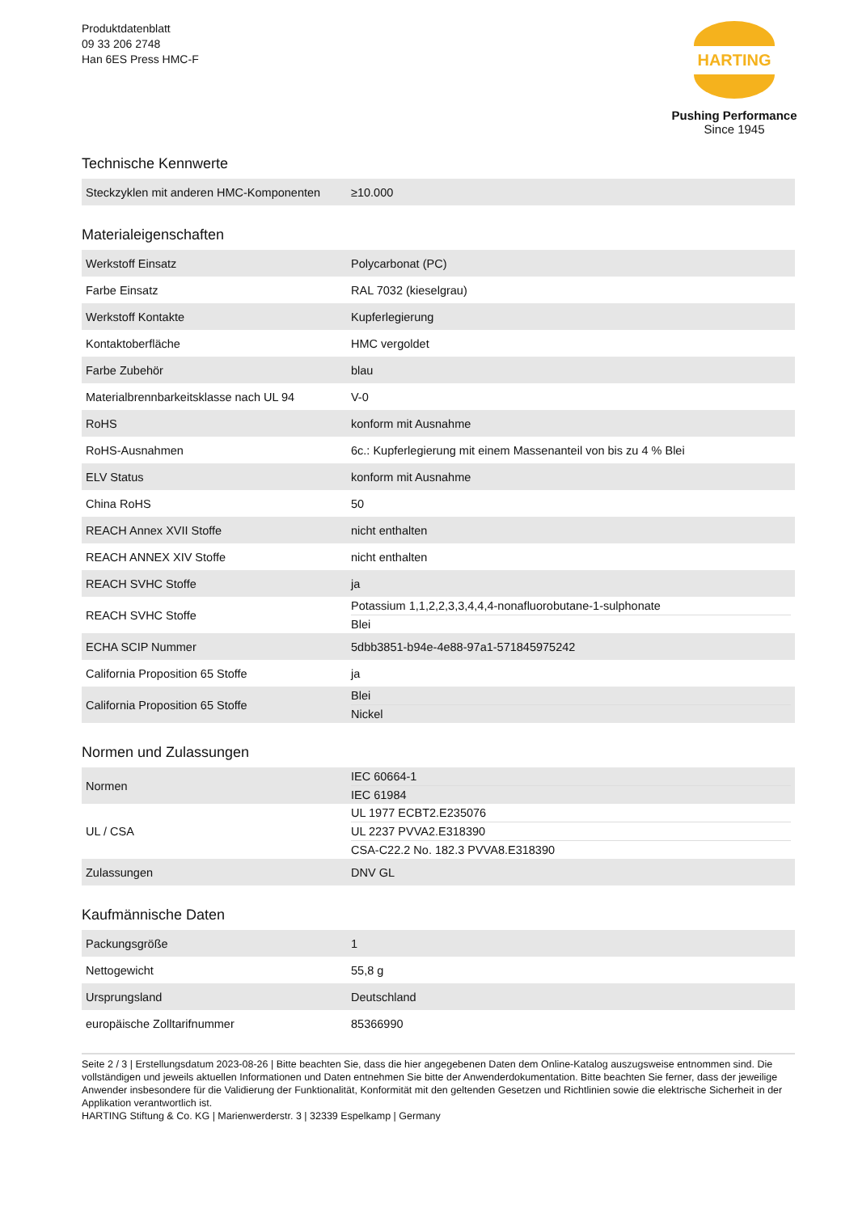Produktdatenblatt
09 33 206 2748
Han 6ES Press HMC-F
HARTING
Pushing Performance
Since 1945
Technische Kennwerte
| Steckzyklen mit anderen HMC-Komponenten | ≥10.000 |
Materialeigenschaften
| Werkstoff Einsatz | Polycarbonat (PC) |
| Farbe Einsatz | RAL 7032 (kieselgrau) |
| Werkstoff Kontakte | Kupferlegierung |
| Kontaktoberfläche | HMC vergoldet |
| Farbe Zubehör | blau |
| Materialbrennbarkeitsklasse nach UL 94 | V-0 |
| RoHS | konform mit Ausnahme |
| RoHS-Ausnahmen | 6c.: Kupferlegierung mit einem Massenanteil von bis zu 4 % Blei |
| ELV Status | konform mit Ausnahme |
| China RoHS | 50 |
| REACH Annex XVII Stoffe | nicht enthalten |
| REACH ANNEX XIV Stoffe | nicht enthalten |
| REACH SVHC Stoffe | ja |
| REACH SVHC Stoffe | Potassium 1,1,2,2,3,3,4,4,4-nonafluorobutane-1-sulphonate Blei |
| ECHA SCIP Nummer | 5dbb3851-b94e-4e88-97a1-571845975242 |
| California Proposition 65 Stoffe | ja |
| California Proposition 65 Stoffe | Blei Nickel |
Normen und Zulassungen
| Normen | IEC 60664-1 IEC 61984 |
| UL / CSA | UL 1977 ECBT2.E235076 UL 2237 PVVA2.E318390 CSA-C22.2 No. 182.3 PVVA8.E318390 |
| Zulassungen | DNV GL |
Kaufmännische Daten
| Packungsgröße | 1 |
| Nettogewicht | 55,8 g |
| Ursprungsland | Deutschland |
| europäische Zolltarifnummer | 85366990 |
Seite 2 / 3 | Erstellungsdatum 2023-08-26 | Bitte beachten Sie, dass die hier angegebenen Daten dem Online-Katalog auszugsweise entnommen sind. Die vollständigen und jeweils aktuellen Informationen und Daten entnehmen Sie bitte der Anwenderdokumentation. Bitte beachten Sie ferner, dass der jeweilige Anwender insbesondere für die Validierung der Funktionalität, Konformität mit den geltenden Gesetzen und Richtlinien sowie die elektrische Sicherheit in der Applikation verantwortlich ist.
HARTING Stiftung & Co. KG | Marienwerderstr. 3 | 32339 Espelkamp | Germany